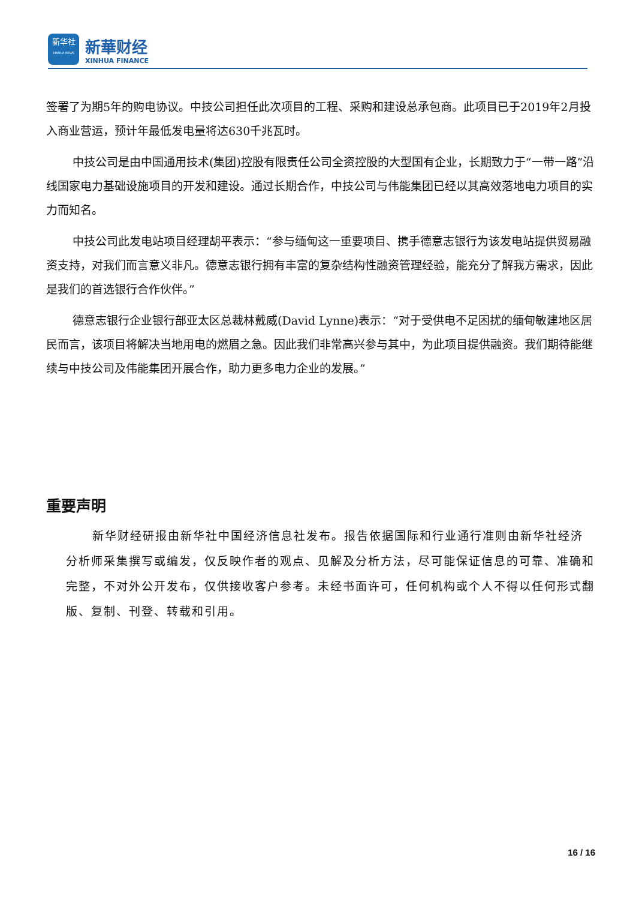新华社
XINHUA NEWS
新華财经
XINHUA FINANCE
签署了为期5年的购电协议。中技公司担任此次项目的工程、采购和建设总承包商。此项目已于2019年2月投入商业营运，预计年最低发电量将达630千兆瓦时。
中技公司是由中国通用技术(集团)控股有限责任公司全资控股的大型国有企业，长期致力于“一带一路”沿线国家电力基础设施项目的开发和建设。通过长期合作，中技公司与伟能集团已经以其高效落地电力项目的实力而知名。
中技公司此发电站项目经理胡平表示：“参与缅甸这一重要项目、携手德意志银行为该发电站提供贸易融资支持，对我们而言意义非凡。德意志银行拥有丰富的复杂结构性融资管理经验，能充分了解我方需求，因此是我们的首选银行合作伙伴。”
德意志银行企业银行部亚太区总裁林戴威(David Lynne)表示：“对于受供电不足困扰的缅甸敏建地区居民而言，该项目将解决当地用电的燃眉之急。因此我们非常高兴参与其中，为此项目提供融资。我们期待能继续与中技公司及伟能集团开展合作，助力更多电力企业的发展。”
重要声明
新华财经研报由新华社中国经济信息社发布。报告依据国际和行业通行准则由新华社经济分析师采集撰写或编发，仅反映作者的观点、见解及分析方法，尽可能保证信息的可靠、准确和完整，不对外公开发布，仅供接收客户参考。未经书面许可，任何机构或个人不得以任何形式翻版、复制、刊登、转载和引用。
16 / 16